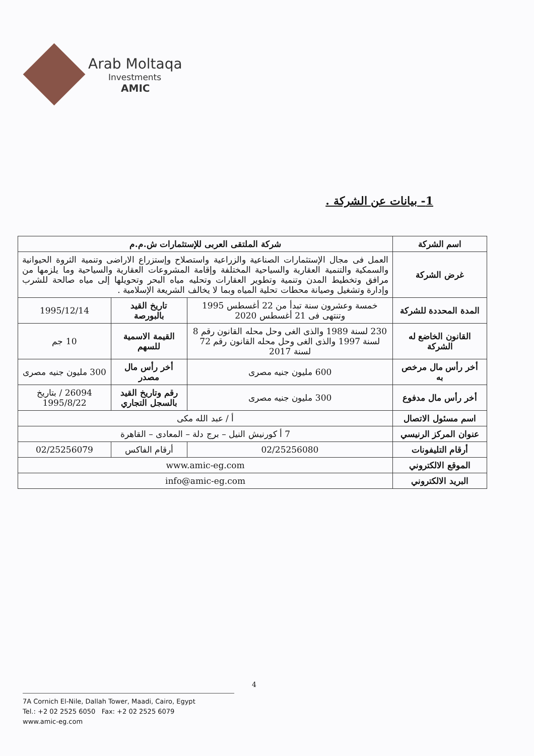Arab Moltaqa
Investments
AMIC
1- بيانات عن الشركة .
| اسم الشركة | شركة الملتقى العربى للإستثمارات ش.م.م | | |
| غرض الشركة | العمل فى مجال الإستثمارات الصناعية والزراعية واستصلاح وإستزراع الاراضى وتنمية الثروة الحيوانية والسمكية والتنمية العقارية والسياحية المختلفة وإقامة المشروعات العقارية والسياحية وما يلزمها من مرافق وتخطيط المدن وتنمية وتطوير العقارات وتحليه مياه البحر وتحويلها إلى مياه صالحة للشرب وإدارة وتشغيل وصيانة محطات تحلية المياه وبما لا يخالف الشريعة الإسلامية . | | |
| المدة المحددة للشركة | خمسة وعشرون سنة تبدأ من 22 أغسطس 1995 وتنتهى فى 21 أغسطس 2020 | تاريخ القيد بالبورصة | 1995/12/14 |
| القانون الخاضع له الشركة | 230 لسنة 1989 والذى الغى وحل محله القانون رقم 8 لسنة 1997 والذى الغى وحل محله القانون رقم 72 لسنة 2017 | القيمة الاسمية للسهم | 10 جم |
| أخر رأس مال مرخص به | 600 مليون جنيه مصرى | أخر رأس مال مصدر | 300 مليون جنيه مصرى |
| أخر رأس مال مدفوع | 300 مليون جنيه مصرى | رقم وتاريخ القيد بالسجل التجاري | 26094 / بتاريخ 1995/8/22 |
| اسم مسئول الاتصال | أ / عبد الله مكى | | |
| عنوان المركز الرنيسي | 7 أ كورنيش النيل – برج دلة – المعادى – القاهرة | | |
| أرقام التليفونات | 02/25256080 | أرقام الفاكس | 02/25256079 |
| الموقع الالكتروني | www.amic-eg.com | | |
| البريد الالكتروني | info@amic-eg.com | | |
4
7A Cornich El-Nile, Dallah Tower, Maadi, Cairo, Egypt
Tel.: +2 02 2525 6050 Fax: +2 02 2525 6079
www.amic-eg.com